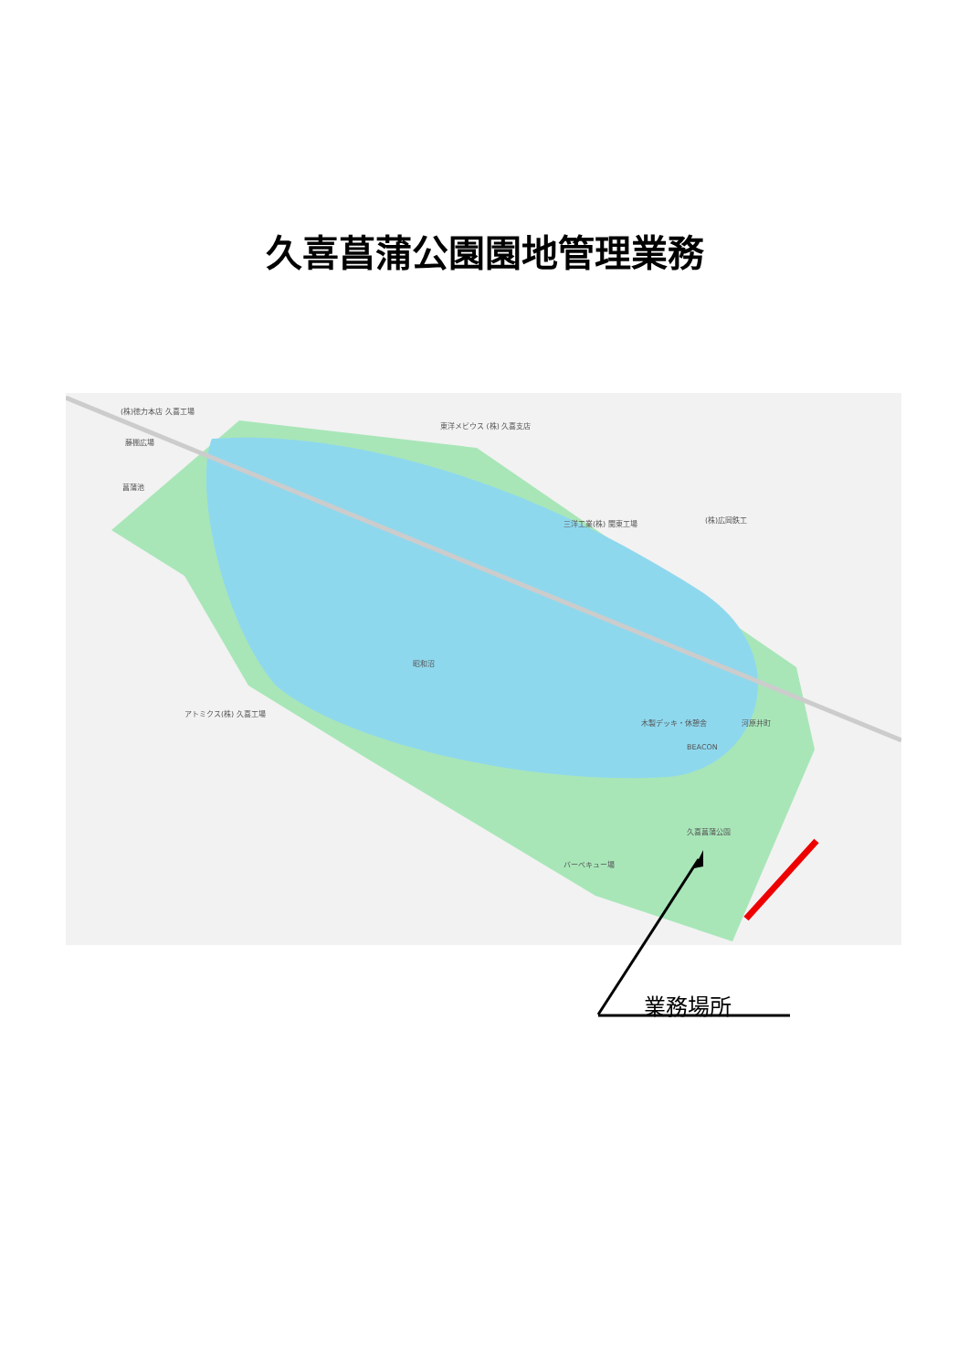久喜菖蒲公園園地管理業務
(株)徳力本店 久喜工場
藤棚広場
菖蒲池
東洋メビウス (株) 久喜支店
三洋工業(株) 関東工場 (株)広岡鉄工
昭和沼
アトミクス(株) 久喜工場
木製デッキ・休憩舎
BEACON
久喜菖蒲公園
バーベキュー場
河原井町
業務場所